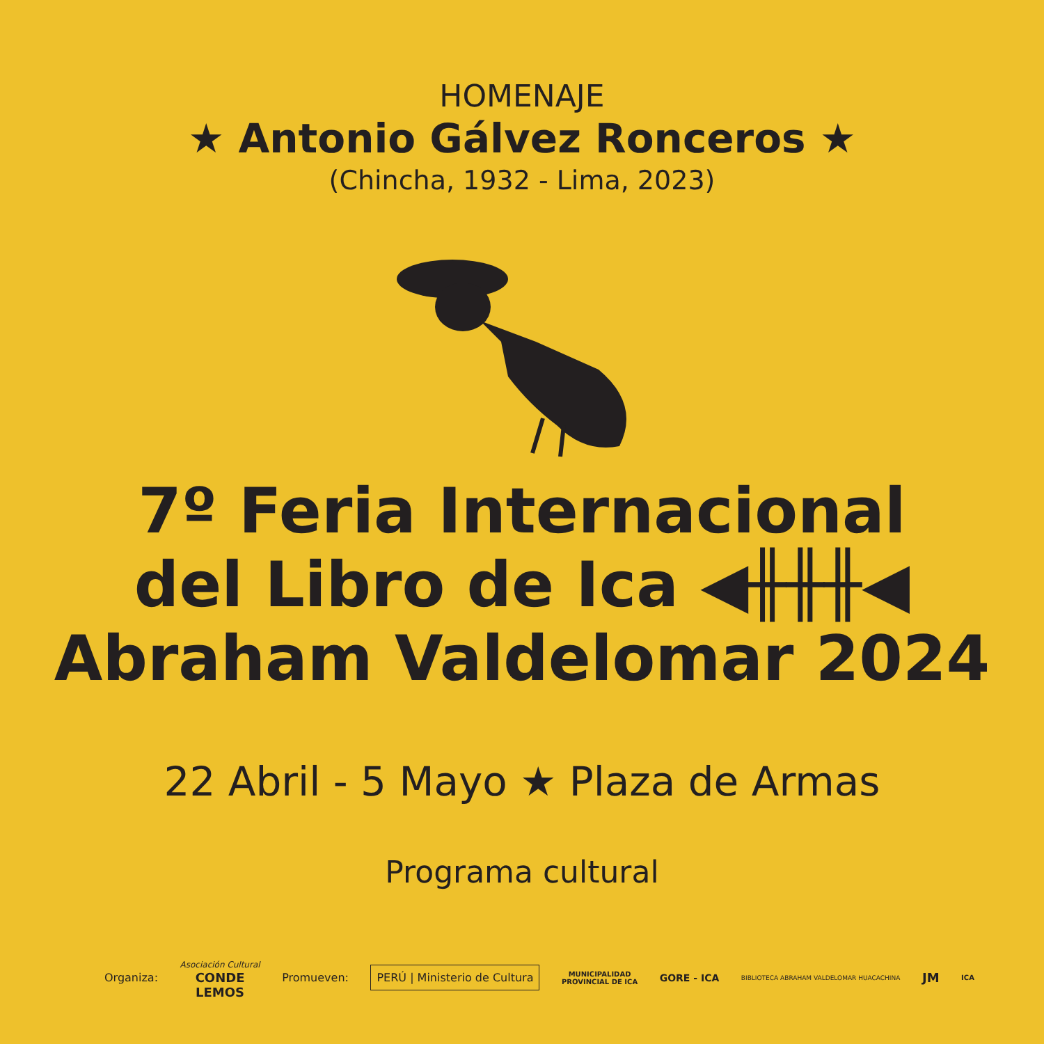HOMENAJE
★ Antonio Gálvez Ronceros ★
(Chincha, 1932 - Lima, 2023)
7º Feria Internacional
del Libro de Ica ◀╫╫╫◀
Abraham Valdelomar 2024
22 Abril - 5 Mayo ★ Plaza de Armas
Programa cultural
Organiza: Asociación Cultural
CONDE
LEMOS Promueven: PERÚ | Ministerio de Cultura MUNICIPALIDAD
PROVINCIAL DE ICA GORE - ICA BIBLIOTECA ABRAHAM VALDELOMAR HUACACHINA JM ICA